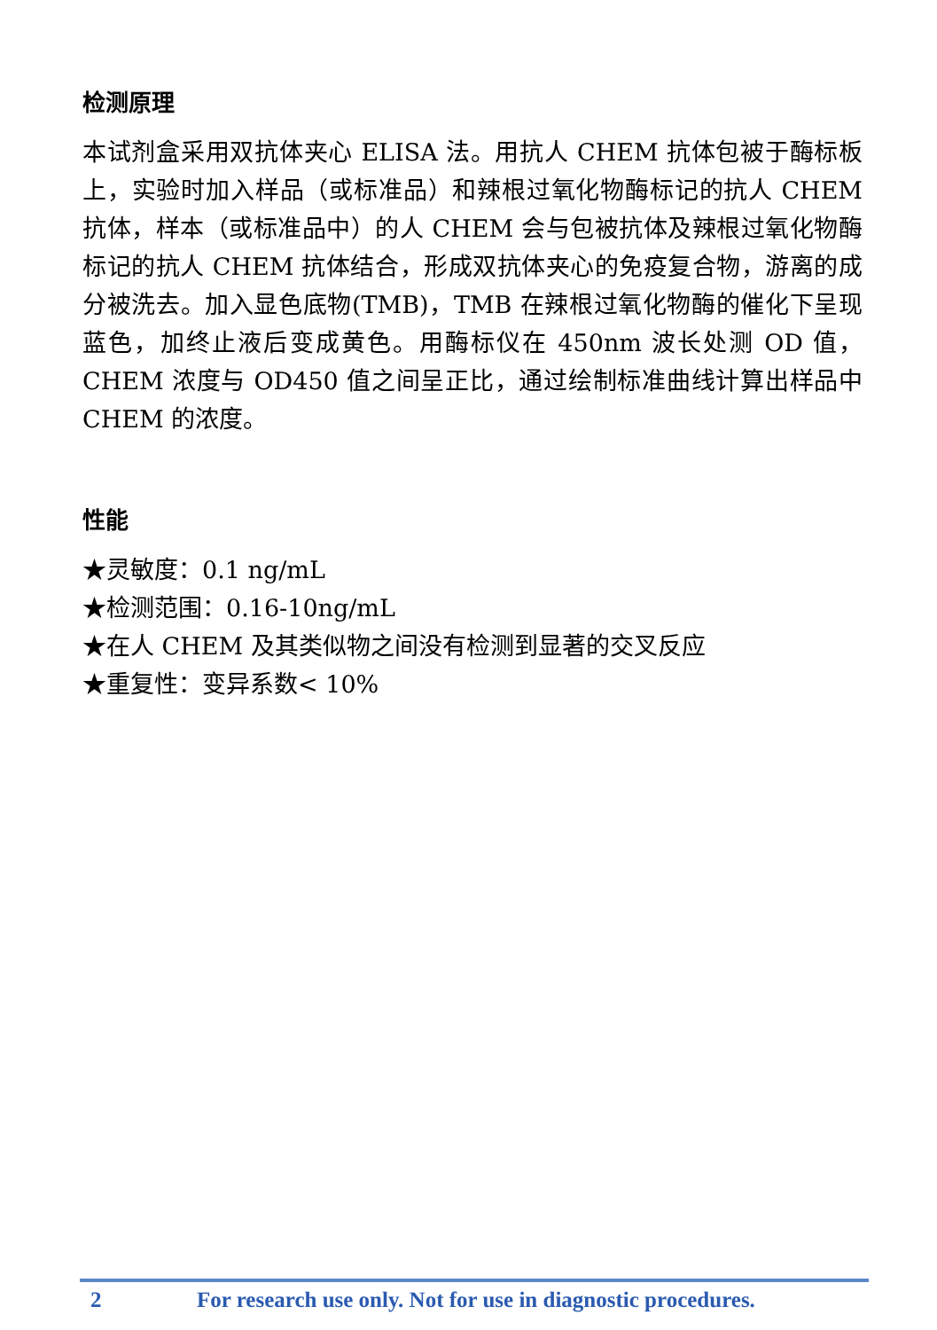检测原理
本试剂盒采用双抗体夹心 ELISA 法。用抗人 CHEM 抗体包被于酶标板上，实验时加入样品（或标准品）和辣根过氧化物酶标记的抗人 CHEM 抗体，样本（或标准品中）的人 CHEM 会与包被抗体及辣根过氧化物酶标记的抗人 CHEM 抗体结合，形成双抗体夹心的免疫复合物，游离的成分被洗去。加入显色底物(TMB)，TMB 在辣根过氧化物酶的催化下呈现蓝色，加终止液后变成黄色。用酶标仪在 450nm 波长处测 OD 值，CHEM 浓度与 OD450 值之间呈正比，通过绘制标准曲线计算出样品中 CHEM 的浓度。
性能
★灵敏度：0.1 ng/mL
★检测范围：0.16-10ng/mL
★在人 CHEM 及其类似物之间没有检测到显著的交叉反应
★重复性：变异系数< 10%
2 For research use only. Not for use in diagnostic procedures.